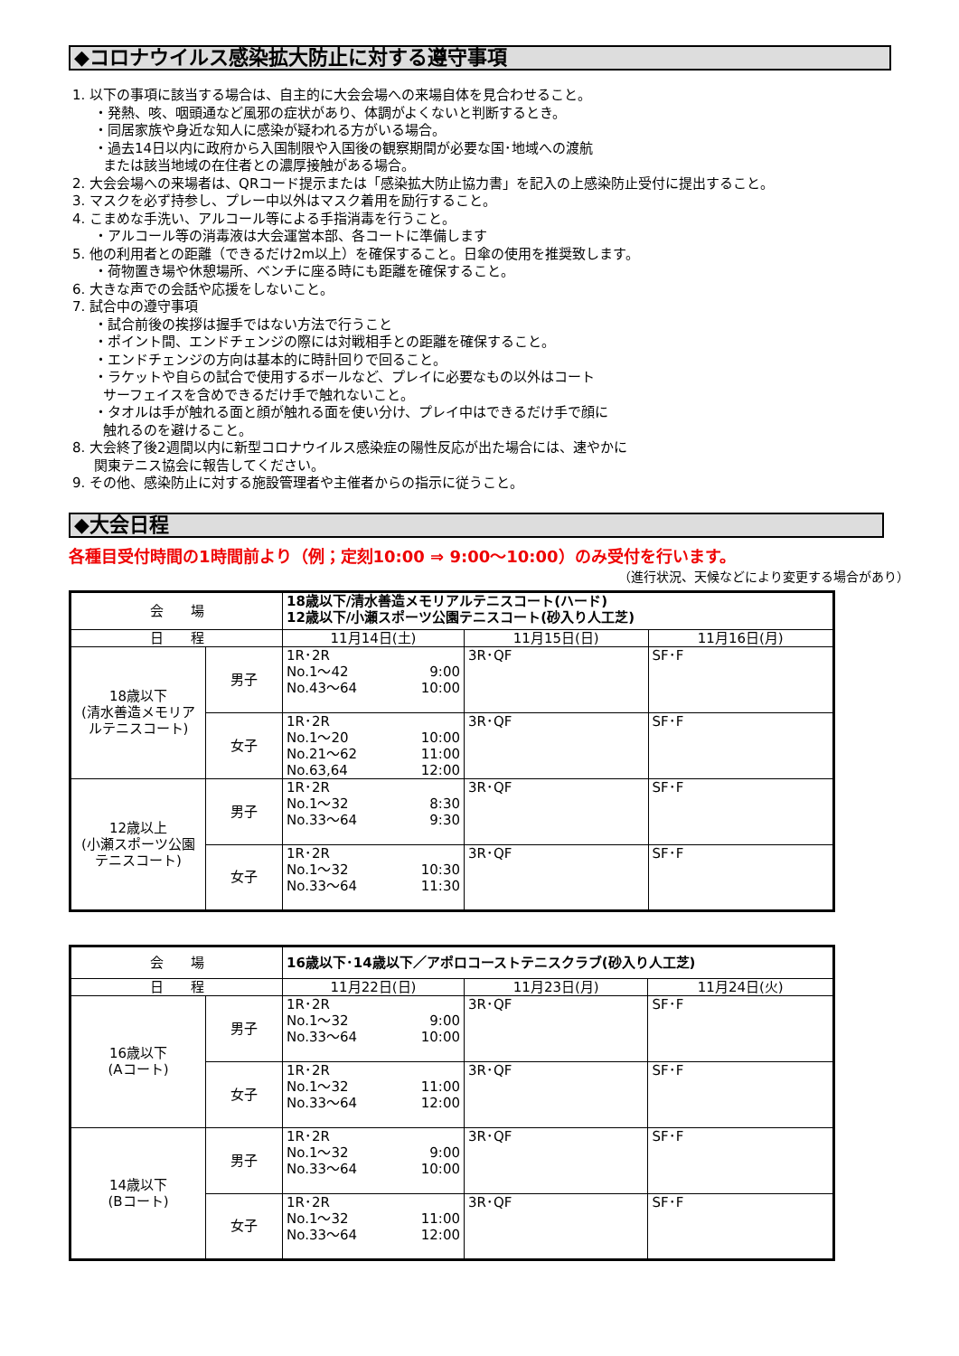◆コロナウイルス感染拡大防止に対する遵守事項
1. 以下の事項に該当する場合は、自主的に大会会場への来場自体を見合わせること。
・発熱、咳、咽頭通など風邪の症状があり、体調がよくないと判断するとき。
・同居家族や身近な知人に感染が疑われる方がいる場合。
・過去14日以内に政府から入国制限や入国後の観察期間が必要な国･地域への渡航
または該当地域の在住者との濃厚接触がある場合。
2. 大会会場への来場者は、QRコード提示または「感染拡大防止協力書」を記入の上感染防止受付に提出すること。
3. マスクを必ず持参し、プレー中以外はマスク着用を励行すること。
4. こまめな手洗い、アルコール等による手指消毒を行うこと。
・アルコール等の消毒液は大会運営本部、各コートに準備します
5. 他の利用者との距離（できるだけ2m以上）を確保すること。日傘の使用を推奨致します。
・荷物置き場や休憩場所、ベンチに座る時にも距離を確保すること。
6. 大きな声での会話や応援をしないこと。
7. 試合中の遵守事項
・試合前後の挨拶は握手ではない方法で行うこと
・ポイント間、エンドチェンジの際には対戦相手との距離を確保すること。
・エンドチェンジの方向は基本的に時計回りで回ること。
・ラケットや自らの試合で使用するボールなど、プレイに必要なもの以外はコート
サーフェイスを含めできるだけ手で触れないこと。
・タオルは手が触れる面と顔が触れる面を使い分け、プレイ中はできるだけ手で顔に
触れるのを避けること。
8. 大会終了後2週間以内に新型コロナウイルス感染症の陽性反応が出た場合には、速やかに
関東テニス協会に報告してください。
9. その他、感染防止に対する施設管理者や主催者からの指示に従うこと。
◆大会日程
各種目受付時間の1時間前より（例；定刻10:00 ⇒ 9:00～10:00）のみ受付を行います。
（進行状況、天候などにより変更する場合があり）
| 会 場 | | 18歳以下/清水善造メモリアルテニスコート(ハード) 12歳以下/小瀬スポーツ公園テニスコート(砂入り人工芝) | | |
| 日 程 | | 11月14日(土) | 11月15日(日) | 11月16日(月) |
| 18歳以下 (清水善造メモリア ルテニスコート) | 男子 | 1R･2R No.1～42 9:00 No.43～64 10:00 | 3R･QF | SF･F |
| | 女子 | 1R･2R No.1～20 10:00 No.21～62 11:00 No.63,64 12:00 | 3R･QF | SF･F |
| 12歳以上 (小瀬スポーツ公園 テニスコート) | 男子 | 1R･2R No.1～32 8:30 No.33～64 9:30 | 3R･QF | SF･F |
| | 女子 | 1R･2R No.1～32 10:30 No.33～64 11:30 | 3R･QF | SF･F |
| 会 場 | | 16歳以下･14歳以下／アポロコーストテニスクラブ(砂入り人工芝) | | |
| 日 程 | | 11月22日(日) | 11月23日(月) | 11月24日(火) |
| 16歳以下 (Aコート) | 男子 | 1R･2R No.1～32 9:00 No.33～64 10:00 | 3R･QF | SF･F |
| | 女子 | 1R･2R No.1～32 11:00 No.33～64 12:00 | 3R･QF | SF･F |
| 14歳以下 (Bコート) | 男子 | 1R･2R No.1～32 9:00 No.33～64 10:00 | 3R･QF | SF･F |
| | 女子 | 1R･2R No.1～32 11:00 No.33～64 12:00 | 3R･QF | SF･F |